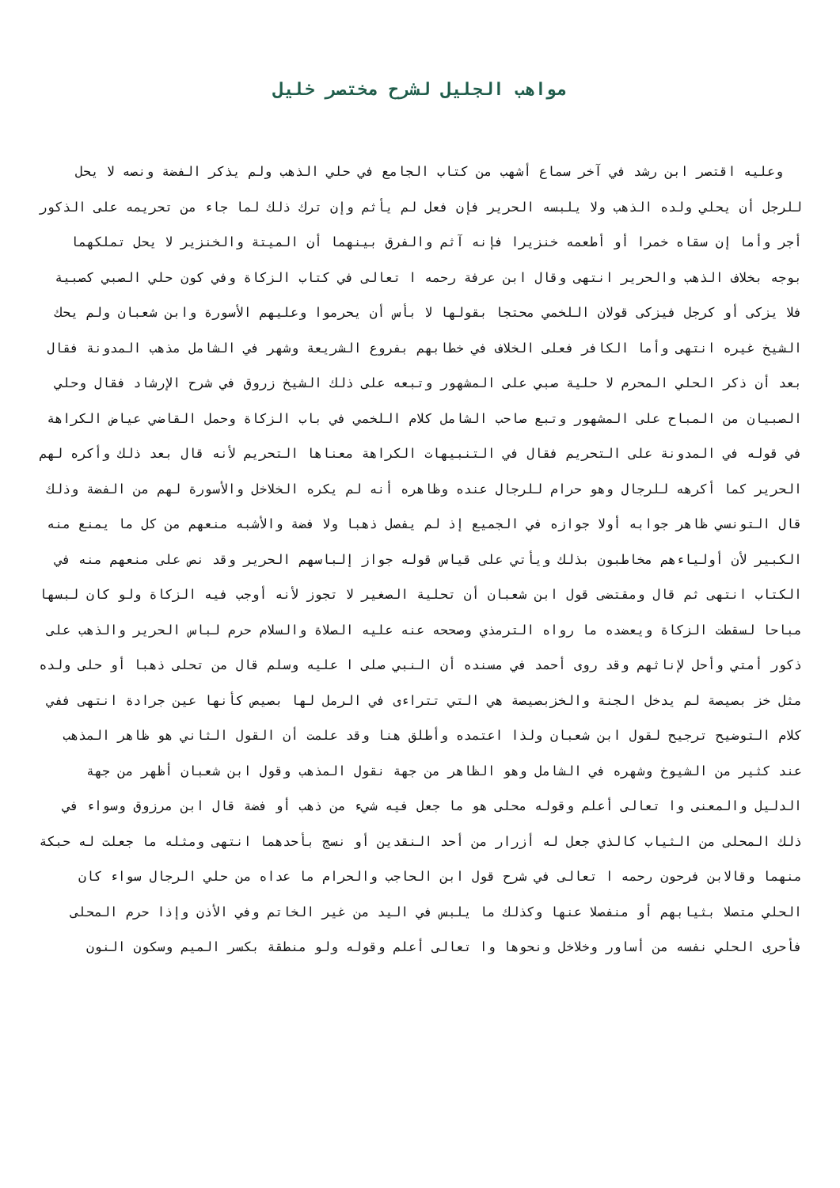مواهب الجليل لشرح مختصر خليل
وعليه اقتصر ابن رشد في آخر سماع أشهب من كتاب الجامع في حلي الذهب ولم يذكر الفضة ونصه لا يحل للرجل أن يحلي ولده الذهب ولا يلبسه الحرير فإن فعل لم يأثم وإن ترك ذلك لما جاء من تحريمه على الذكور أجر وأما إن سقاه خمرا أو أطعمه خنزيرا فإنه آثم والفرق بينهما أن الميتة والخنزير لا يحل تملكهما بوجه بخلاف الذهب والحرير انتهى وقال ابن عرفة رحمه ا تعالى في كتاب الزكاة وفي كون حلي الصبي كصبية فلا يزكى أو كرجل فيزكى قولان اللخمي محتجا بقولها لا بأس أن يحرموا وعليهم الأسورة وابن شعبان ولم يحك الشيخ غيره انتهى وأما الكافر فعلى الخلاف في خطابهم بفروع الشريعة وشهر في الشامل مذهب المدونة فقال بعد أن ذكر الحلي المحرم لا حلية صبي على المشهور وتبعه على ذلك الشيخ زروق في شرح الإرشاد فقال وحلي الصبيان من المباح على المشهور وتبع صاحب الشامل كلام اللخمي في باب الزكاة وحمل القاضي عياض الكراهة في قوله في المدونة على التحريم فقال في التنبيهات الكراهة معناها التحريم لأنه قال بعد ذلك وأكره لهم الحرير كما أكرهه للرجال وهو حرام للرجال عنده وظاهره أنه لم يكره الخلاخل والأسورة لهم من الفضة وذلك قال التونسي ظاهر جوابه أولا جوازه في الجميع إذ لم يفصل ذهبا ولا فضة والأشبه منعهم من كل ما يمنع منه الكبير لأن أولياءهم مخاطبون بذلك ويأتي على قياس قوله جواز إلباسهم الحرير وقد نص على منعهم منه في الكتاب انتهى ثم قال ومقتضى قول ابن شعبان أن تحلية الصغير لا تجوز لأنه أوجب فيه الزكاة ولو كان لبسها مباحا لسقطت الزكاة ويعضده ما رواه الترمذي وصححه عنه عليه الصلاة والسلام حرم لباس الحرير والذهب على ذكور أمتي وأحل لإناثهم وقد روى أحمد في مسنده أن النبي صلى ا عليه وسلم قال من تحلى ذهبا أو حلى ولده مثل خز بصيصة لم يدخل الجنة والخزبصيصة هي التي تتراءى في الرمل لها بصيص كأنها عين جرادة انتهى ففي كلام التوضيح ترجيح لقول ابن شعبان ولذا اعتمده وأطلق هنا وقد علمت أن القول الثاني هو ظاهر المذهب عند كثير من الشيوخ وشهره في الشامل وهو الظاهر من جهة نقول المذهب وقول ابن شعبان أظهر من جهة الدليل والمعنى وا تعالى أعلم وقوله محلى هو ما جعل فيه شيء من ذهب أو فضة قال ابن مرزوق وسواء في ذلك المحلى من الثياب كالذي جعل له أزرار من أحد النقدين أو نسج بأحدهما انتهى ومثله ما جعلت له حبكة منهما وقالابن فرحون رحمه ا تعالى في شرح قول ابن الحاجب والحرام ما عداه من حلي الرجال سواء كان الحلي متصلا بثيابهم أو منفصلا عنها وكذلك ما يلبس في اليد من غير الخاتم وفي الأذن وإذا حرم المحلى فأحرى الحلي نفسه من أساور وخلاخل ونحوها وا تعالى أعلم وقوله ولو منطقة بكسر الميم وسكون النون